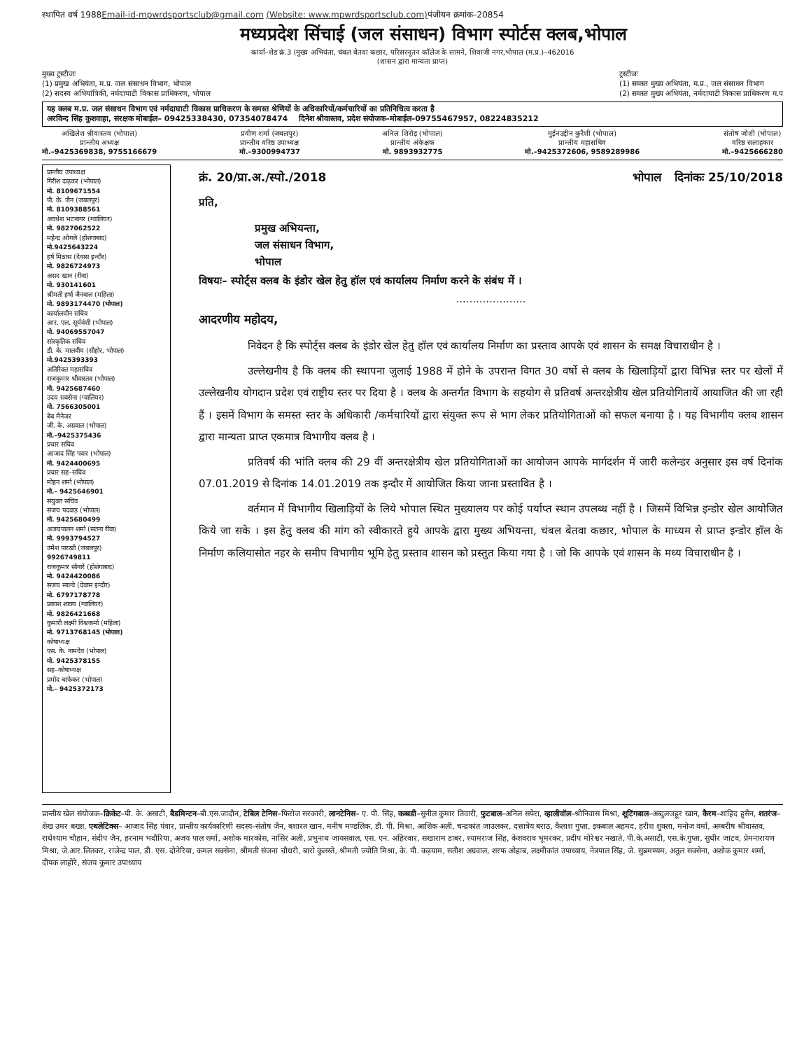स्थापित वर्ष 1988Email-id-mpwrdsportsclub@gmail.com (Website: www.mpwrdsportsclub.com) पंजीयन क्रमांक–20854
मध्यप्रदेश सिंचाई (जल संसाधन) विभाग स्पोर्टस क्लब,भोपाल
कार्या–शेड क्रं.3 (मुख्य अभियंता, चंबल बेतवा कछार, परिसरनूतन कॉलेज के सामने, शिवाजी नगर,भोपाल (म.प्र.)–462016
(शासन द्वारा मान्यता प्राप्त)
मुख्य ट्रस्टीजः
(1) प्रमुख अभियंता, म.प्र. जल संसाधन विभाग, भोपाल
(2) सदस्य अभियांत्रिकी, नर्मदाघाटी विकास प्राधिकरण, भोपाल
ट्रस्टीजः
(1) समस्त मुख्य अभियंता, म.प्र., जल संसाधन विभाग
(2) समस्त मुख्य अभियंता, नर्मदाघाटी विकास प्राधिकरण म.प
यह क्लब म.प्र. जल संसाधन विभाग एवं नर्मदाघाटी विकास प्राधिकरण के समस्त श्रेणियों के अधिकारियों/कर्मचारियों का प्रतिनिधित्व करता है
अरविन्द सिंह कुशवाहा, संरक्षक मोबाईल– 09425338430, 07354078474 दिनेश श्रीवास्तव, प्रदेश संयोजक–मोबाईल–09755467957, 08224835212
अखिलेश श्रीवास्तव (भोपाल)
प्रान्तीय अध्यक्ष
मो.–9425369838, 9755166679
प्रवीण शर्मा (जबलपुर)
प्रान्तीय वरिष्ठ उपाध्यक्ष
मो.–9300994737
अनिल शिरोड़ (भोपाल)
प्रान्तीय अंकेक्षक
मो. 9893932775
मुईनउद्दीन कुरैशी (भोपाल)
प्रान्तीय महासचिव
मो.–9425372606, 9589289986
संतोष जोशी (भोपाल)
वरिष्ठ सलाहकार
मो.–9425666280
प्रान्तीय उपाध्यक्ष
गिरीश दाढ़कर (भोपाल)
मो. 8109671554
पी. के. जैन (जबलपुर)
मो. 8109388561
अवधेश भटनागर (ग्वालियर)
मो. 9827062522
महेन्द्र ओगले (होशंगाबाद)
मो.9425643224
हर्ष मिठास (देवास इन्दौर)
मो. 9826724973
असद खान (रीवा)
मो. 930141601
श्रीमती हर्षा जैनवाल (महिला)
मो. 9893174470 (भोपाल)
कार्यालयीन सचिव
आर. एल. सूर्यवंशी (भोपाल)
मो. 94069557047
सांस्कृतिक सचिव
डी. के. मालवीय (सीहोर, भोपाल)
मो.9425393393
अतिरिक्त महासचिव
राजकुमार श्रीवास्तव (भोपाल)
मो. 9425687460
उदय सक्सेना (ग्वालियर)
मो. 7566305001
बेब मैनेजर
जी. के. अग्रवाल (भोपाल)
मो.–9425375436
प्रचार सचिव
आजाद सिंह पवार (भोपाल)
मो. 9424400695
प्रचार सह–सचिव
मोहन शर्मा (भोपाल)
मो.– 9425646901
संयुक्त सचिव
संजय पदवाड़ (भोपाल)
मो. 9425680499
अजयपालन शर्मा (सतना रींवा)
मो. 9993794527
उमेश पारखी (जबलपुर)
9926749811
राजकुमार सोनारे (होशंगाबाद)
मो. 9424420086
संजय साल्वे (देवास इन्दौर)
मो. 6797178778
प्रकाश शाक्य (ग्वालियर)
मो. 9826421668
कुमारी लक्ष्मी विश्वकर्मा (महिला)
मो. 9713768145 (भोपाल)
कोषाध्यक्ष
एस. के. नामदेव (भोपाल)
मो. 9425378155
सह–कोषाध्यक्ष
प्रमोद चाफेकर (भोपाल)
मो.– 9425372173
क्रं. 20/प्रा.अ./स्पो./2018 भोपाल दिनांकः 25/10/2018
प्रति,
प्रमुख अभियन्ता,
जल संसाधन विभाग,
भोपाल
विषयः– स्पोर्ट्स क्लब के इंडोर खेल हेतु हॉल एवं कार्यालय निर्माण करने के संबंध में ।
.....................
आदरणीय महोदय,
निवेदन है कि स्पोर्ट्स क्लब के इंडोर खेल हेतु हॉल एवं कार्यालय निर्माण का प्रस्ताव आपके एवं शासन के समक्ष विचाराधीन है ।
उल्लेखनीय है कि क्लब की स्थापना जुलाई 1988 में होने के उपरान्त विगत 30 वर्षो से क्लब के खिलाड़ियों द्वारा विभिन्न स्तर पर खेलों में उल्लेखनीय योगदान प्रदेश एवं राष्ट्रीय स्तर पर दिया है । क्लब के अन्तर्गत विभाग के सहयोग से प्रतिवर्ष अन्तरक्षेत्रीय खेल प्रतियोगितायें आयाजित की जा रही हैं । इसमें विभाग के समस्त स्तर के अधिकारी /कर्मचारियों द्वारा संयुक्त रूप से भाग लेकर प्रतियोगिताओं को सफल बनाया है । यह विभागीय क्लब शासन द्वारा मान्यता प्राप्त एकमात्र विभागीय क्लब है ।
प्रतिवर्ष की भांति क्लब की 29 वीं अन्तरक्षेत्रीय खेल प्रतियोगिताओं का आयोजन आपके मार्गदर्शन में जारी कलेन्डर अनुसार इस वर्ष दिनांक 07.01.2019 से दिनांक 14.01.2019 तक इन्दौर में आयोजित किया जाना प्रस्तावित है ।
वर्तमान में विभागीय खिलाड़ियों के लिये भोपाल स्थित मुख्यालय पर कोई पर्याप्त स्थान उपलब्ध नहीं है । जिसमें विभिन्न इन्डोर खेल आयोजित किये जा सके । इस हेतु क्लब की मांग को स्वीकारते हुये आपके द्वारा मुख्य अभियन्ता, चंबल बेतवा कछार, भोपाल के माध्यम से प्राप्त इन्डोर हॉल के निर्माण कलियासोत नहर के समीप विभागीय भूमि हेतु प्रस्ताव शासन को प्रस्तुत किया गया है । जो कि आपके एवं शासन के मध्य विचाराधीन है ।
प्रान्तीय खेल संयोजक–क्रिकेट–पी. के. असाटी, बैडमिन्टन–बी.एस.जादौन, टेबिल टेनिस–फिरोज सरकारी, लानटेनिस– ए. पी. सिंह, कब्बडी–सुनील कुमार तिवारी, फुटबाल–अनिल सपेरा, व्हालीवॉल–श्रीनिवास मिश्रा, शूटिंगबाल–अब्दुलजहूर खान, कैरम–शाहिद हुसैन, शतरंज–शेख उमर बख्श, एथलेटिक्स– आजाद सिंह पंवार, प्रान्तीय कार्यकारिणी सदस्य–संतोष जैन, बशारत खान, मनीष मण्डलिक, डी. पी. मिश्रा, आशिक अली, चन्द्रकांत जाउलकर, दत्तात्रेय बराठ, कैलाश गुप्ता, इकबाल अहमद, हरीश शुक्ला, मनोज वर्मा, अम्बरीष श्रीवास्तव, राधेश्याम चौहान, संदीप जैन, हरनाम भदौरिया, अजय पाल शर्मा, अशोक मारकोस, नासिर अली, प्रभुनाथ जायसवाल, एस. एन. अहिरवार, सखाराम डाबर, श्यामराज सिंह, केशवराव भूमरकर, प्रदीप मोरेश्वर नखाते, पी.के.असाटी, एस.के.गुप्ता, सुधीर जाटव, प्रेमनारायण मिश्रा, जे.आर.लितकर, राजेन्द्र पाल, डी. एस. दोनेरिया, कमल सक्सेना, श्रीमती संजना चौधरी, बारो कुलस्ते, श्रीमती ज्योति मिश्रा, के. पी. कड़याम, सतीश अग्रवाल, शरफ ओहाब, लक्ष्मीकांत उपाध्याय, नेत्रपाल सिंह, जे. सुब्रमण्यम, अतुल सक्सेना, अशोक कुमार शर्मा, दीपक लाहोरे, संजय कुमार उपाध्याय